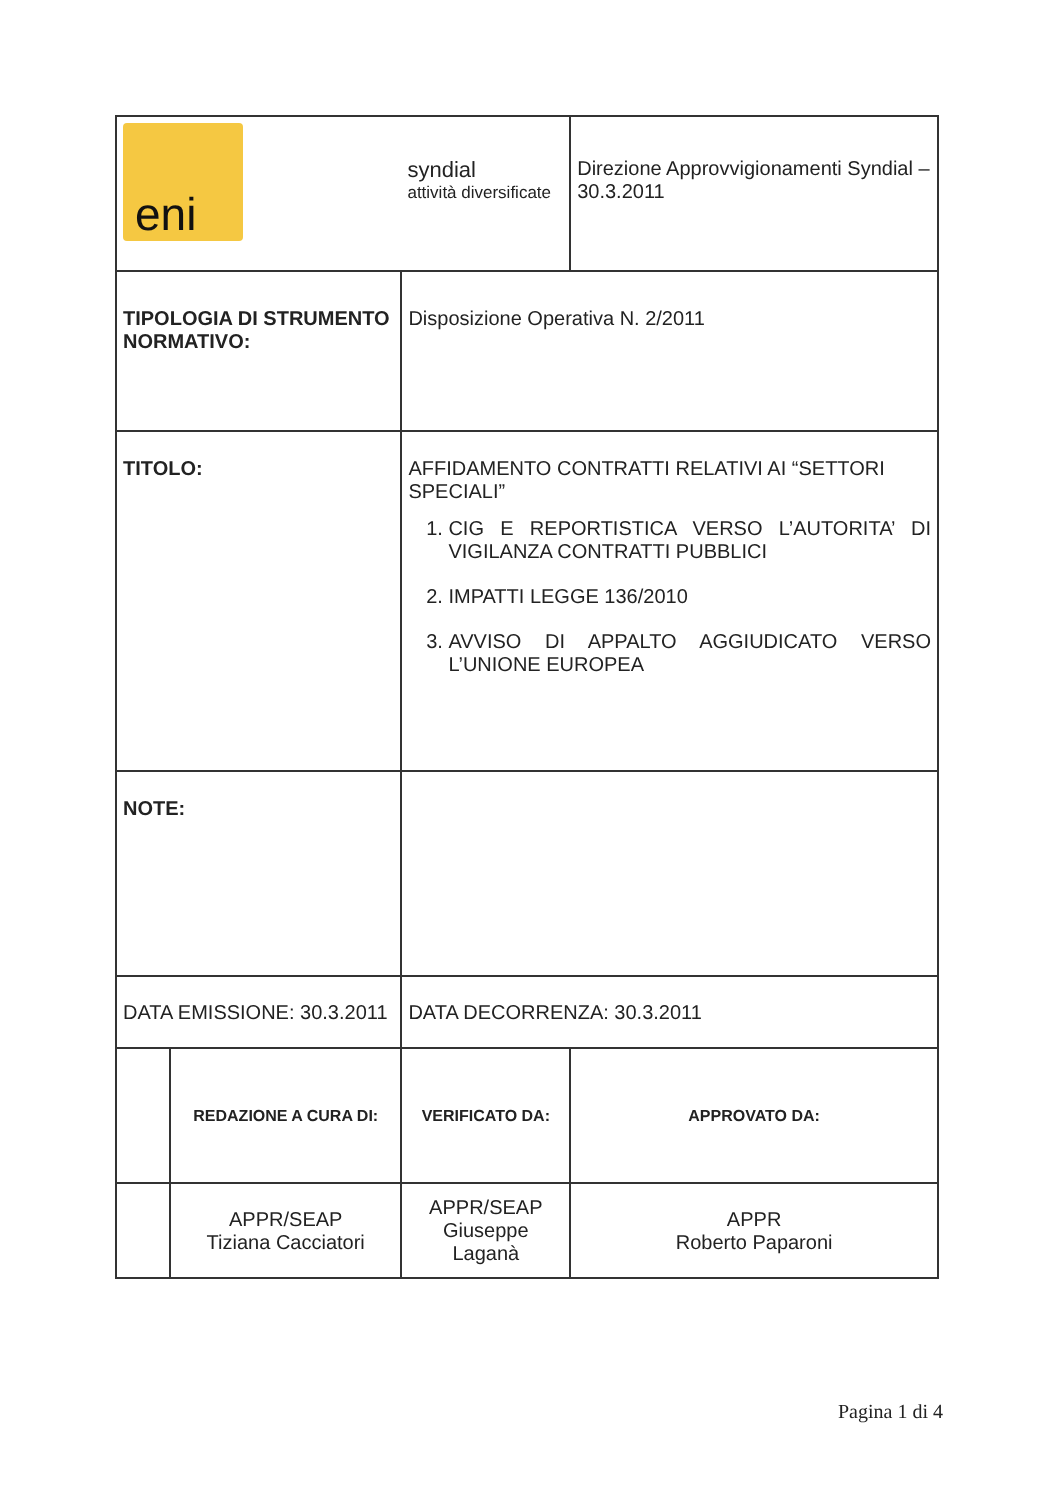| eni | | syndial attività diversificate | | | Direzione Approvvigionamenti Syndial – 30.3.2011 |
| TIPOLOGIA DI STRUMENTO NORMATIVO: | | Disposizione Operativa N. 2/2011 | | | |
| TITOLO: | | AFFIDAMENTO CONTRATTI RELATIVI AI “SETTORI SPECIALI” 1. CIG E REPORTISTICA VERSO L’AUTORITA’ DI VIGILANZA CONTRATTI PUBBLICI 2. IMPATTI LEGGE 136/2010 3. AVVISO DI APPALTO AGGIUDICATO VERSO L’UNIONE EUROPEA | | | |
| NOTE: | | | | | |
| DATA EMISSIONE: 30.3.2011 | | | DATA DECORRENZA: 30.3.2011 | | |
| | REDAZIONE A CURA DI: | | VERIFICATO DA: | APPROVATO DA: | |
| | APPR/SEAP Tiziana Cacciatori | | APPR/SEAP Giuseppe Laganà | APPR Roberto Paparoni | |
Pagina 1 di 4